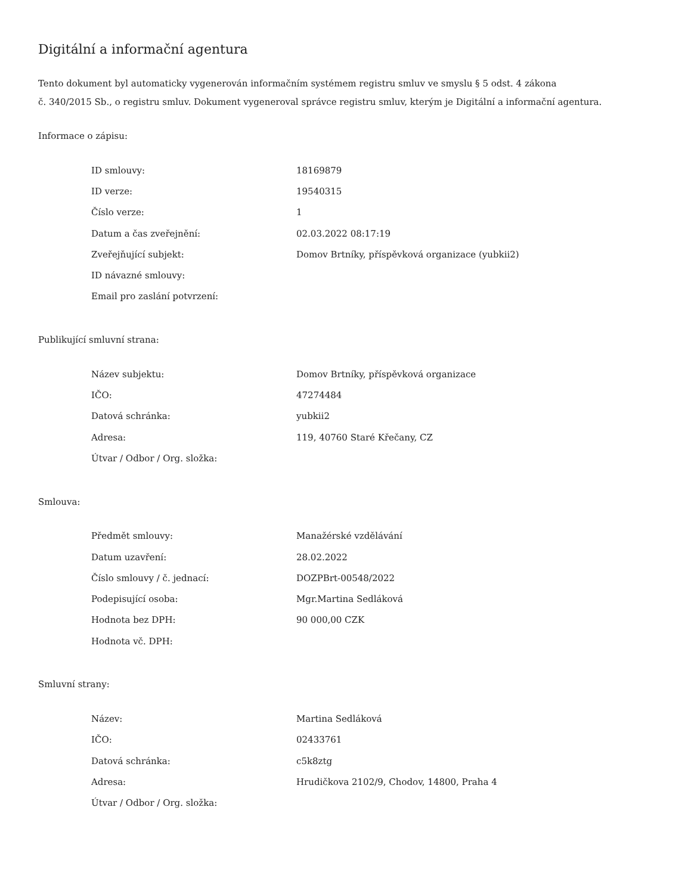Digitální a informační agentura
Tento dokument byl automaticky vygenerován informačním systémem registru smluv ve smyslu § 5 odst. 4 zákona
č. 340/2015 Sb., o registru smluv. Dokument vygeneroval správce registru smluv, kterým je Digitální a informační agentura.
Informace o zápisu:
| ID smlouvy: | 18169879 |
| ID verze: | 19540315 |
| Číslo verze: | 1 |
| Datum a čas zveřejnění: | 02.03.2022 08:17:19 |
| Zveřejňující subjekt: | Domov Brtníky, příspěvková organizace (yubkii2) |
| ID návazné smlouvy: | |
| Email pro zaslání potvrzení: | |
Publikující smluvní strana:
| Název subjektu: | Domov Brtníky, příspěvková organizace |
| IČO: | 47274484 |
| Datová schránka: | yubkii2 |
| Adresa: | 119, 40760 Staré Křečany, CZ |
| Útvar / Odbor / Org. složka: | |
Smlouva:
| Předmět smlouvy: | Manažérské vzdělávání |
| Datum uzavření: | 28.02.2022 |
| Číslo smlouvy / č. jednací: | DOZPBrt-00548/2022 |
| Podepisující osoba: | Mgr.Martina Sedláková |
| Hodnota bez DPH: | 90 000,00 CZK |
| Hodnota vč. DPH: | |
Smluvní strany:
| Název: | Martina Sedláková |
| IČO: | 02433761 |
| Datová schránka: | c5k8ztg |
| Adresa: | Hrudičkova 2102/9, Chodov, 14800, Praha 4 |
| Útvar / Odbor / Org. složka: | |